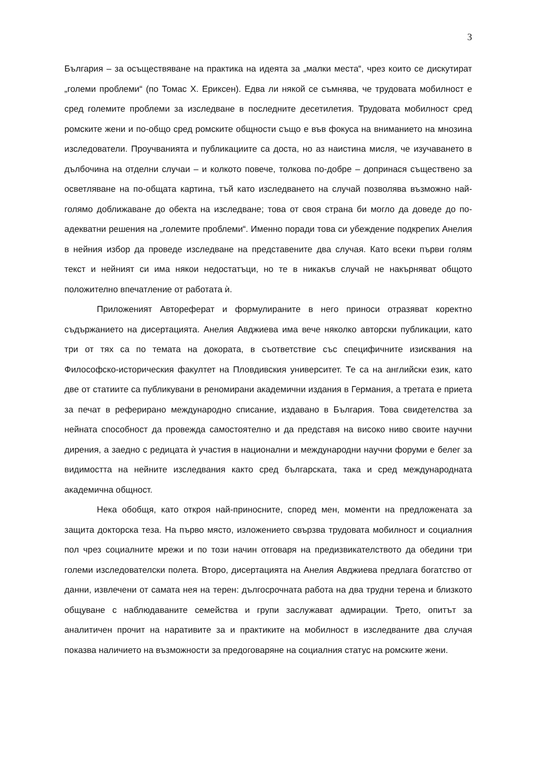3
България – за осъществяване на практика на идеята за „малки места“, чрез които се дискутират „големи проблеми“ (по Томас Х. Ериксен). Едва ли някой се съмнява, че трудовата мобилност е сред големите проблеми за изследване в последните десетилетия. Трудовата мобилност сред ромските жени и по-общо сред ромските общности също е във фокуса на вниманието на мнозина изследователи. Проучванията и публикациите са доста, но аз наистина мисля, че изучаването в дълбочина на отделни случаи – и колкото повече, толкова по-добре – допринася съществено за осветляване на по-общата картина, тъй като изследването на случай позволява възможно най-голямо доближаване до обекта на изследване; това от своя страна би могло да доведе до по-адекватни решения на „големите проблеми“. Именно поради това си убеждение подкрепих Анелия в нейния избор да проведе изследване на представените два случая. Като всеки първи голям текст и нейният си има някои недостатъци, но те в никакъв случай не накърняват общото положително впечатление от работата ѝ.
Приложеният Автореферат и формулираните в него приноси отразяват коректно съдържанието на дисертацията. Анелия Авджиева има вече няколко авторски публикации, като три от тях са по темата на докората, в съответствие със специфичните изисквания на Философско-историческия факултет на Пловдивския университет. Те са на английски език, като две от статиите са публикувани в реномирани академични издания в Германия, а третата е приета за печат в реферирано международно списание, издавано в България. Това свидетелства за нейната способност да провежда самостоятелно и да представя на високо ниво своите научни дирения, а заедно с редицата ѝ участия в национални и международни научни форуми е белег за видимостта на нейните изследвания както сред българската, така и сред международната академична общност.
Нека обобщя, като открoя най-приносните, според мен, моменти на предложената за защита докторска теза. На първо място, изложението свързва трудовата мобилност и социалния пол чрез социалните мрежи и по този начин отговаря на предизвикателството да обедини три големи изследователски полета. Второ, дисертацията на Анелия Авджиева предлага богатство от данни, извлечени от самата нея на терен: дългосрочната работа на два трудни терена и близкото общуване с наблюдаваните семейства и групи заслужават адмирации. Трето, опитът за аналитичен прочит на наративите за и практиките на мобилност в изследваните два случая показва наличието на възможности за предоговаряне на социалния статус на ромските жени.